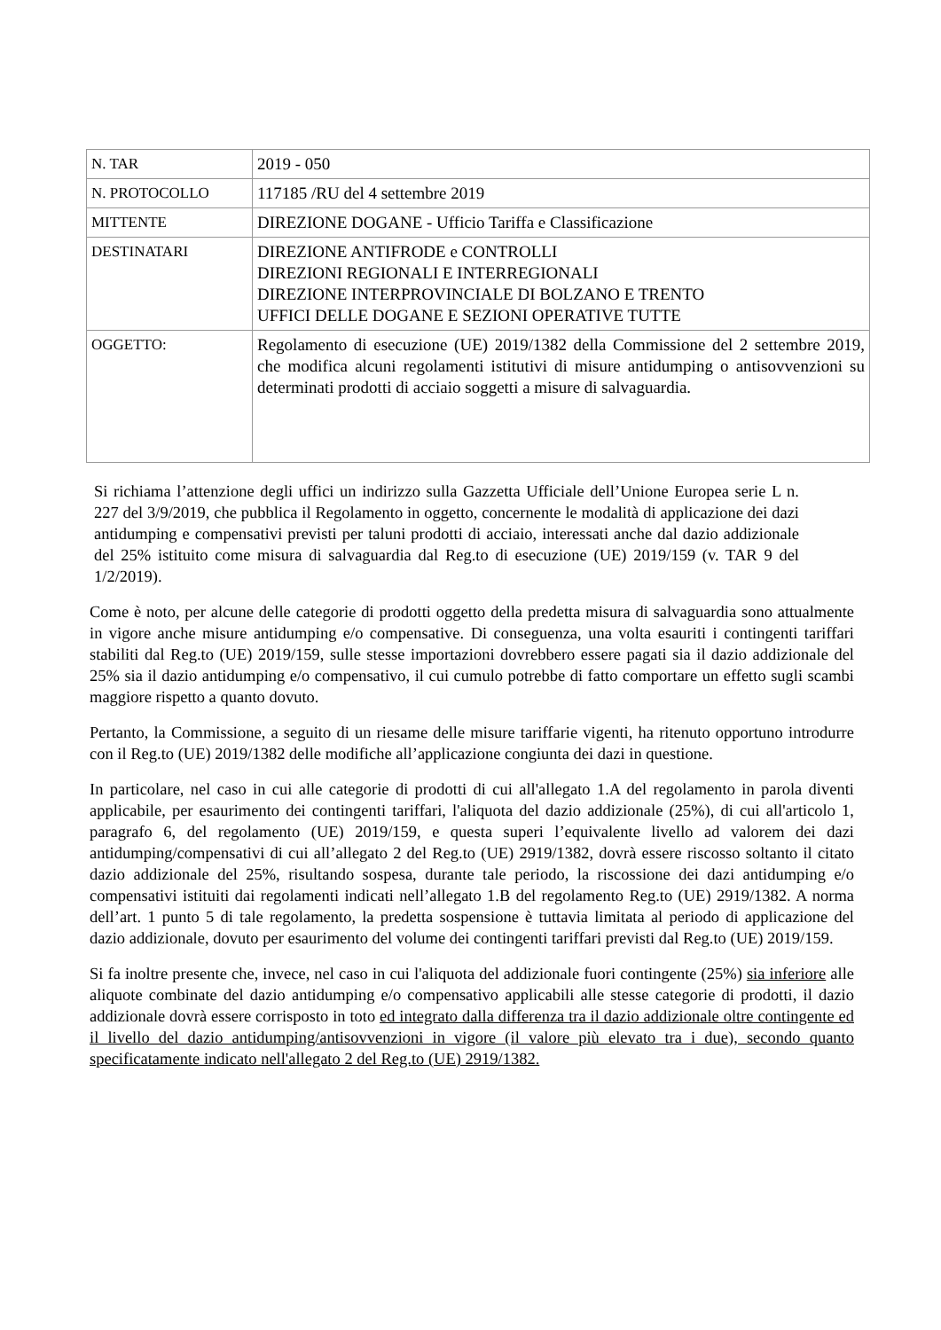| N. TAR | 2019 - 050 |
| N. PROTOCOLLO | 117185 /RU del 4 settembre 2019 |
| MITTENTE | DIREZIONE DOGANE - Ufficio Tariffa e Classificazione |
| DESTINATARI | DIREZIONE ANTIFRODE e CONTROLLI DIREZIONI REGIONALI E INTERREGIONALI DIREZIONE INTERPROVINCIALE DI BOLZANO E TRENTO UFFICI DELLE DOGANE E SEZIONI OPERATIVE TUTTE |
| OGGETTO: | Regolamento di esecuzione (UE) 2019/1382 della Commissione del 2 settembre 2019, che modifica alcuni regolamenti istitutivi di misure antidumping o antisovvenzioni su determinati prodotti di acciaio soggetti a misure di salvaguardia. |
Si richiama l’attenzione degli uffici un indirizzo sulla Gazzetta Ufficiale dell’Unione Europea serie L n. 227 del 3/9/2019, che pubblica il Regolamento in oggetto, concernente le modalità di applicazione dei dazi antidumping e compensativi previsti per taluni prodotti di acciaio, interessati anche dal dazio addizionale del 25% istituito come misura di salvaguardia dal Reg.to di esecuzione (UE) 2019/159 (v. TAR 9 del 1/2/2019).
Come è noto, per alcune delle categorie di prodotti oggetto della predetta misura di salvaguardia sono attualmente in vigore anche misure antidumping e/o compensative. Di conseguenza, una volta esauriti i contingenti tariffari stabiliti dal Reg.to (UE) 2019/159, sulle stesse importazioni dovrebbero essere pagati sia il dazio addizionale del 25% sia il dazio antidumping e/o compensativo, il cui cumulo potrebbe di fatto comportare un effetto sugli scambi maggiore rispetto a quanto dovuto.
Pertanto, la Commissione, a seguito di un riesame delle misure tariffarie vigenti, ha ritenuto opportuno introdurre con il Reg.to (UE) 2019/1382 delle modifiche all’applicazione congiunta dei dazi in questione.
In particolare, nel caso in cui alle categorie di prodotti di cui all'allegato 1.A del regolamento in parola diventi applicabile, per esaurimento dei contingenti tariffari, l'aliquota del dazio addizionale (25%), di cui all'articolo 1, paragrafo 6, del regolamento (UE) 2019/159, e questa superi l’equivalente livello ad valorem dei dazi antidumping/compensativi di cui all’allegato 2 del Reg.to (UE) 2919/1382, dovrà essere riscosso soltanto il citato dazio addizionale del 25%, risultando sospesa, durante tale periodo, la riscossione dei dazi antidumping e/o compensativi istituiti dai regolamenti indicati nell’allegato 1.B del regolamento Reg.to (UE) 2919/1382. A norma dell’art. 1 punto 5 di tale regolamento, la predetta sospensione è tuttavia limitata al periodo di applicazione del dazio addizionale, dovuto per esaurimento del volume dei contingenti tariffari previsti dal Reg.to (UE) 2019/159.
Si fa inoltre presente che, invece, nel caso in cui l'aliquota del addizionale fuori contingente (25%) sia inferiore alle aliquote combinate del dazio antidumping e/o compensativo applicabili alle stesse categorie di prodotti, il dazio addizionale dovrà essere corrisposto in toto ed integrato dalla differenza tra il dazio addizionale oltre contingente ed il livello del dazio antidumping/antisovvenzioni in vigore (il valore più elevato tra i due), secondo quanto specificatamente indicato nell'allegato 2 del Reg.to (UE) 2919/1382.